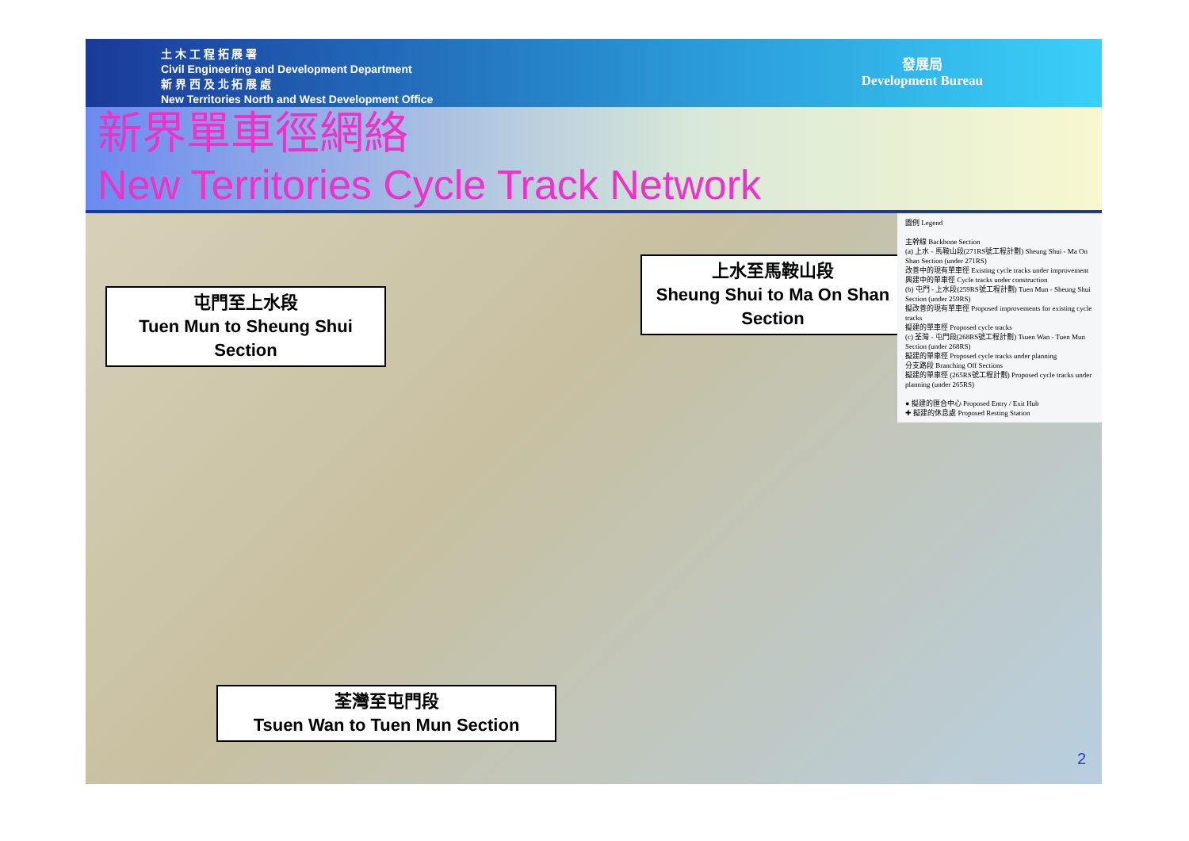土 木 工 程 拓 展 署
Civil Engineering and Development Department
新 界 西 及 北 拓 展 處
New Territories North and West Development Office
發展局
Development Bureau
新界單車徑網絡
New Territories Cycle Track Network
屯門至上水段
Tuen Mun to Sheung Shui Section
上水至馬鞍山段
Sheung Shui to Ma On Shan Section
荃灣至屯門段
Tsuen Wan to Tuen Mun Section
圖例 Legend
主幹線 Backbone Section
(a) 上水 - 馬鞍山段(271RS號工程計劃) Sheung Shui - Ma On Shan Section (under 271RS)
改善中的現有單車徑 Existing cycle tracks under improvement
興建中的單車徑 Cycle tracks under construction
(b) 屯門 - 上水段(259RS號工程計劃) Tuen Mun - Sheung Shui Section (under 259RS)
擬改善的現有單車徑 Proposed improvements for existing cycle tracks
擬建的單車徑 Proposed cycle tracks
(c) 荃灣 - 屯門段(268RS號工程計劃) Tsuen Wan - Tuen Mun Section (under 268RS)
擬建的單車徑 Proposed cycle tracks under planning
分支路段 Branching Off Sections
擬建的單車徑 (265RS號工程計劃) Proposed cycle tracks under planning (under 265RS)
● 擬建的匯合中心 Proposed Entry / Exit Hub
✚ 擬建的休息處 Proposed Resting Station
2